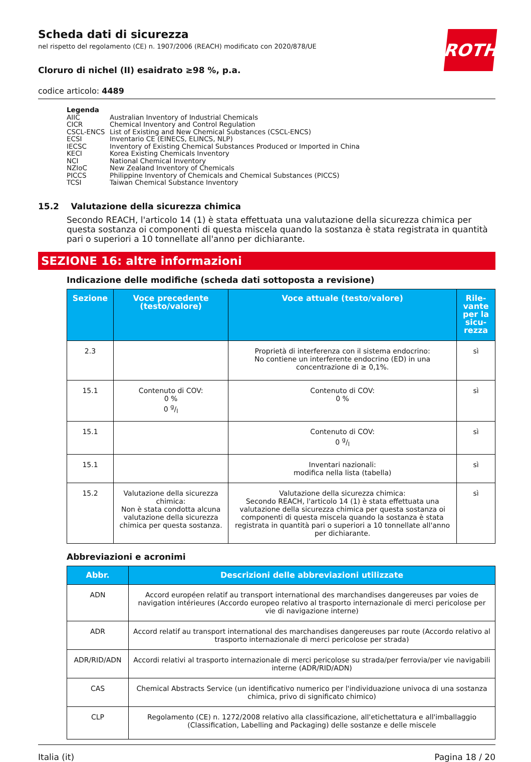ROTH
Scheda dati di sicurezza
nel rispetto del regolamento (CE) n. 1907/2006 (REACH) modificato con 2020/878/UE
Cloruro di nichel (II) esaidrato ≥98 %, p.a.
codice articolo: 4489
Legenda
| AIIC | Australian Inventory of Industrial Chemicals |
| CICR | Chemical Inventory and Control Regulation |
| CSCL-ENCS | List of Existing and New Chemical Substances (CSCL-ENCS) |
| ECSI | Inventario CE (EINECS, ELINCS, NLP) |
| IECSC | Inventory of Existing Chemical Substances Produced or Imported in China |
| KECI | Korea Existing Chemicals Inventory |
| NCI | National Chemical Inventory |
| NZIoC | New Zealand Inventory of Chemicals |
| PICCS | Philippine Inventory of Chemicals and Chemical Substances (PICCS) |
| TCSI | Taiwan Chemical Substance Inventory |
15.2 Valutazione della sicurezza chimica
Secondo REACH, l'articolo 14 (1) è stata effettuata una valutazione della sicurezza chimica per questa sostanza oi componenti di questa miscela quando la sostanza è stata registrata in quantità pari o superiori a 10 tonnellate all'anno per dichiarante.
SEZIONE 16: altre informazioni
Indicazione delle modifiche (scheda dati sottoposta a revisione)
| Sezione | Voce precedente (testo/valore) | Voce attuale (testo/valore) | Rile-vante per la sicu-rezza |
| --- | --- | --- | --- |
| 2.3 | | Proprietà di interferenza con il sistema endocrino: No contiene un interferente endocrino (ED) in una concentrazione di ≥ 0,1%. | sì |
| 15.1 | Contenuto di COV: 0 % 0 g/l | Contenuto di COV: 0 % | sì |
| 15.1 | | Contenuto di COV: 0 g/l | sì |
| 15.1 | | Inventari nazionali: modifica nella lista (tabella) | sì |
| 15.2 | Valutazione della sicurezza chimica: Non è stata condotta alcuna valutazione della sicurezza chimica per questa sostanza. | Valutazione della sicurezza chimica: Secondo REACH, l'articolo 14 (1) è stata effettuata una valutazione della sicurezza chimica per questa sostanza oi componenti di questa miscela quando la sostanza è stata registrata in quantità pari o superiori a 10 tonnellate all'anno per dichiarante. | sì |
Abbreviazioni e acronimi
| Abbr. | Descrizioni delle abbreviazioni utilizzate |
| --- | --- |
| ADN | Accord européen relatif au transport international des marchandises dangereuses par voies de navigation intérieures (Accordo europeo relativo al trasporto internazionale di merci pericolose per vie di navigazione interne) |
| ADR | Accord relatif au transport international des marchandises dangereuses par route (Accordo relativo al trasporto internazionale di merci pericolose per strada) |
| ADR/RID/ADN | Accordi relativi al trasporto internazionale di merci pericolose su strada/per ferrovia/per vie navigabili interne (ADR/RID/ADN) |
| CAS | Chemical Abstracts Service (un identificativo numerico per l'individuazione univoca di una sostanza chimica, privo di significato chimico) |
| CLP | Regolamento (CE) n. 1272/2008 relativo alla classificazione, all'etichettatura e all'imballaggio (Classification, Labelling and Packaging) delle sostanze e delle miscele |
Italia (it) Pagina 18 / 20